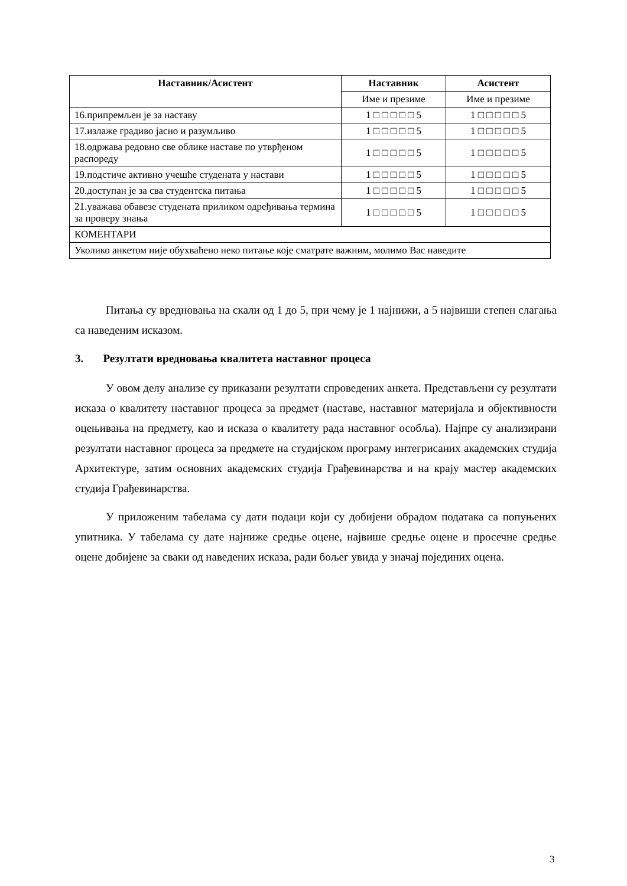| Наставник/Асистент | Наставник | Асистент |
| --- | --- | --- |
| | Име и презиме | Име и презиме |
| 16.припремљен је за наставу | 1 □ □ □ □ □ 5 | 1 □ □ □ □ □ 5 |
| 17.излаже градиво јасно и разумљиво | 1 □ □ □ □ □ 5 | 1 □ □ □ □ □ 5 |
| 18.одржава редовно све облике наставе по утврђеном распореду | 1 □ □ □ □ □ 5 | 1 □ □ □ □ □ 5 |
| 19.подстиче активно учешће студената у настави | 1 □ □ □ □ □ 5 | 1 □ □ □ □ □ 5 |
| 20.доступан је за сва студентска питања | 1 □ □ □ □ □ 5 | 1 □ □ □ □ □ 5 |
| 21.уважава обавезе студената приликом одређивања термина за проверу знања | 1 □ □ □ □ □ 5 | 1 □ □ □ □ □ 5 |
| КОМЕНТАРИ | | |
| Уколико анкетом није обухваћено неко питање које сматрате важним, молимо Вас наведите | | |
Питања су вредновања на скали од 1 до 5, при чему је 1 најнижи, а 5 највиши степен слагања са наведеним исказом.
3. Резултати вредновања квалитета наставног процеса
У овом делу анализе су приказани резултати спроведених анкета. Представљени су резултати исказа о квалитету наставног процеса за предмет (наставе, наставног материјала и објективности оцењивања на предмету, као и исказа о квалитету рада наставног особља). Најпре су анализирани резултати наставног процеса за предмете на студијском програму интегрисаних академских студија Архитектуре, затим основних академских студија Грађевинарства и на крају мастер академских студија Грађевинарства.
У приложеним табелама су дати подаци који су добијени обрадом података са попуњених упитника. У табелама су дате најниже средње оцене, највише средње оцене и просечне средње оцене добијене за сваки од наведених исказа, ради бољег увида у значај појединих оцена.
3